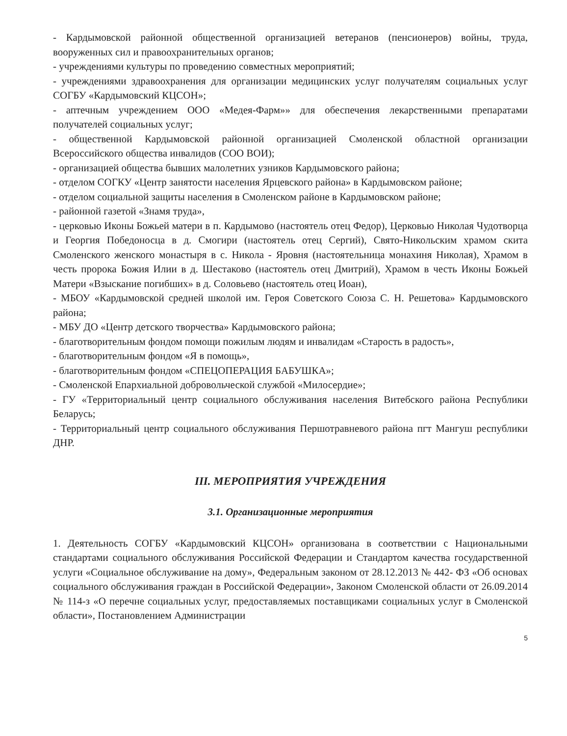- Кардымовской районной общественной организацией ветеранов (пенсионеров) войны, труда, вооруженных сил и правоохранительных органов;
- учреждениями культуры по проведению совместных мероприятий;
- учреждениями здравоохранения для организации медицинских услуг получателям социальных услуг СОГБУ «Кардымовский КЦСОН»;
- аптечным учреждением ООО «Медея-Фарм»» для обеспечения лекарственными препаратами получателей социальных услуг;
- общественной Кардымовской районной организацией Смоленской областной организации Всероссийского общества инвалидов (СОО ВОИ);
- организацией общества бывших малолетних узников Кардымовского района;
- отделом СОГКУ «Центр занятости населения Ярцевского района» в Кардымовском районе;
- отделом социальной защиты населения в Смоленском районе в Кардымовском районе;
- районной газетой «Знамя труда»,
- церковью Иконы Божьей матери в п. Кардымово (настоятель отец Федор), Церковью Николая Чудотворца и Георгия Победоносца в д. Смогири (настоятель отец Сергий), Свято-Никольским храмом скита Смоленского женского монастыря в с. Никола - Яровня (настоятельница монахиня Николая), Храмом в честь пророка Божия Илии в д. Шестаково (настоятель отец Дмитрий), Храмом в честь Иконы Божьей Матери «Взыскание погибших» в д. Соловьево (настоятель отец Иоан),
- МБОУ «Кардымовской средней школой им. Героя Советского Союза С. Н. Решетова» Кардымовского района;
- МБУ ДО «Центр детского творчества» Кардымовского района;
- благотворительным фондом помощи пожилым людям и инвалидам «Старость в радость»,
- благотворительным фондом «Я в помощь»,
- благотворительным фондом «СПЕЦОПЕРАЦИЯ БАБУШКА»;
- Смоленской Епархиальной добровольческой службой «Милосердие»;
- ГУ «Территориальный центр социального обслуживания населения Витебского района Республики Беларусь;
- Территориальный центр социального обслуживания Першотравневого района пгт Мангуш республики ДНР.
III. МЕРОПРИЯТИЯ УЧРЕЖДЕНИЯ
3.1. Организационные мероприятия
1. Деятельность СОГБУ «Кардымовский КЦСОН» организована в соответствии с Национальными стандартами социального обслуживания Российской Федерации и Стандартом качества государственной услуги «Социальное обслуживание на дому», Федеральным законом от 28.12.2013 № 442- ФЗ «Об основах социального обслуживания граждан в Российской Федерации», Законом Смоленской области от 26.09.2014 № 114-з «О перечне социальных услуг, предоставляемых поставщиками социальных услуг в Смоленской области», Постановлением Администрации
5